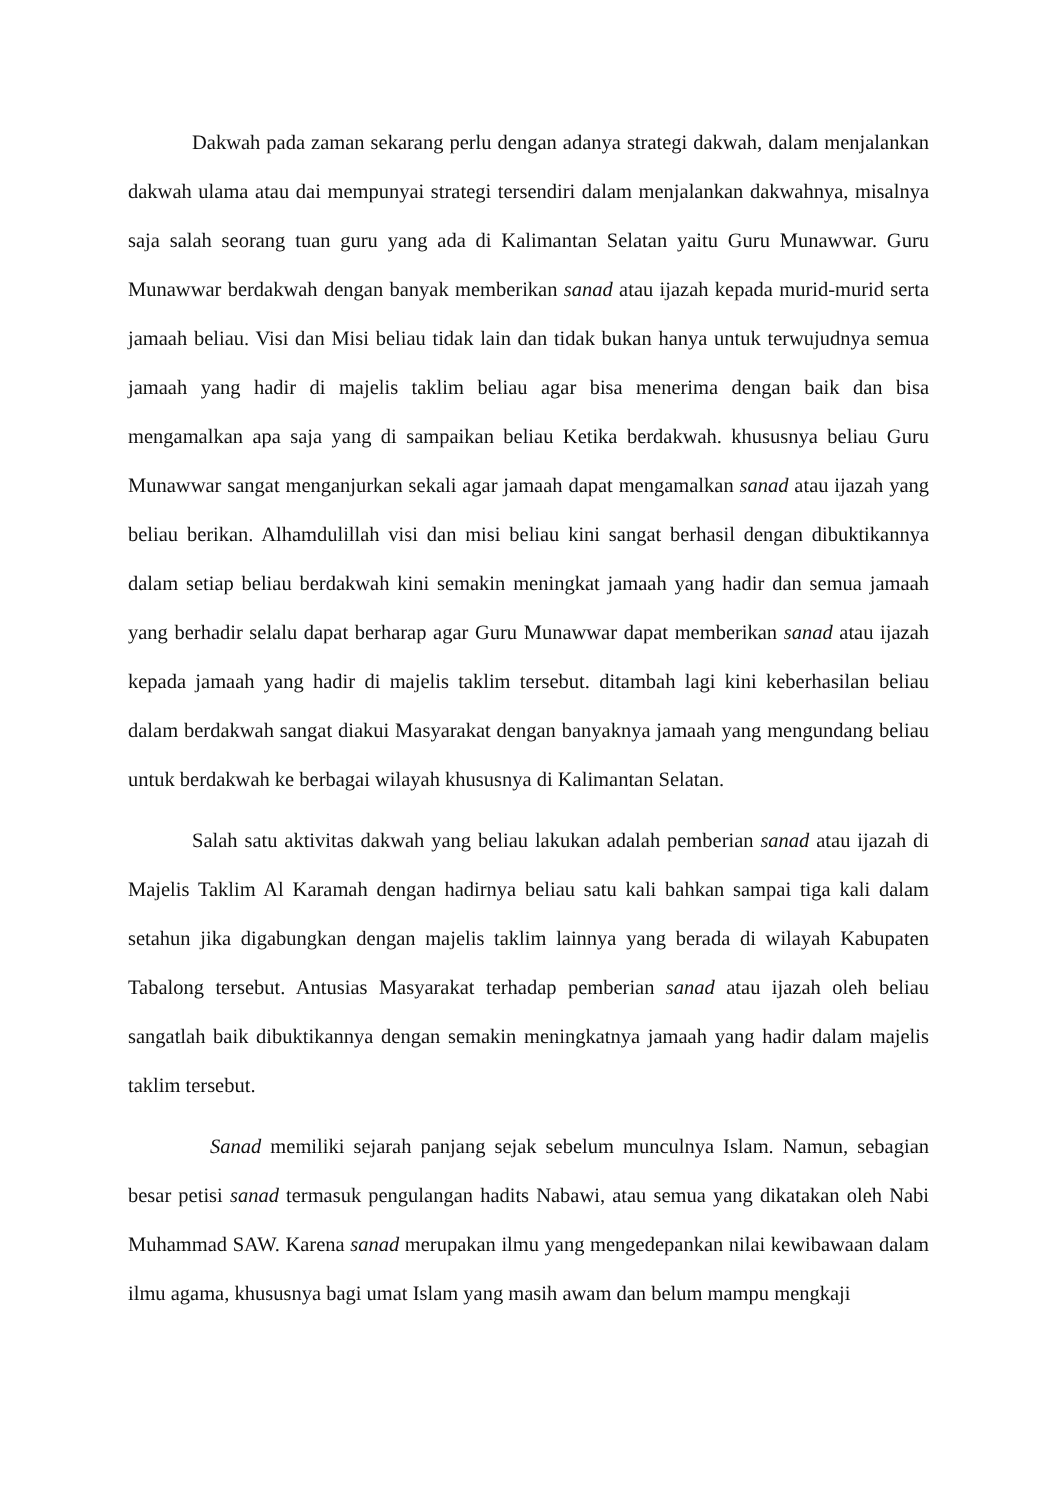Dakwah pada zaman sekarang perlu dengan adanya strategi dakwah, dalam menjalankan dakwah ulama atau dai mempunyai strategi tersendiri dalam menjalankan dakwahnya, misalnya saja salah seorang tuan guru yang ada di Kalimantan Selatan yaitu Guru Munawwar. Guru Munawwar berdakwah dengan banyak memberikan sanad atau ijazah kepada murid-murid serta jamaah beliau. Visi dan Misi beliau tidak lain dan tidak bukan hanya untuk terwujudnya semua jamaah yang hadir di majelis taklim beliau agar bisa menerima dengan baik dan bisa mengamalkan apa saja yang di sampaikan beliau Ketika berdakwah. khususnya beliau Guru Munawwar sangat menganjurkan sekali agar jamaah dapat mengamalkan sanad atau ijazah yang beliau berikan. Alhamdulillah visi dan misi beliau kini sangat berhasil dengan dibuktikannya dalam setiap beliau berdakwah kini semakin meningkat jamaah yang hadir dan semua jamaah yang berhadir selalu dapat berharap agar Guru Munawwar dapat memberikan sanad atau ijazah kepada jamaah yang hadir di majelis taklim tersebut. ditambah lagi kini keberhasilan beliau dalam berdakwah sangat diakui Masyarakat dengan banyaknya jamaah yang mengundang beliau untuk berdakwah ke berbagai wilayah khususnya di Kalimantan Selatan.
Salah satu aktivitas dakwah yang beliau lakukan adalah pemberian sanad atau ijazah di Majelis Taklim Al Karamah dengan hadirnya beliau satu kali bahkan sampai tiga kali dalam setahun jika digabungkan dengan majelis taklim lainnya yang berada di wilayah Kabupaten Tabalong tersebut. Antusias Masyarakat terhadap pemberian sanad atau ijazah oleh beliau sangatlah baik dibuktikannya dengan semakin meningkatnya jamaah yang hadir dalam majelis taklim tersebut.
Sanad memiliki sejarah panjang sejak sebelum munculnya Islam. Namun, sebagian besar petisi sanad termasuk pengulangan hadits Nabawi, atau semua yang dikatakan oleh Nabi Muhammad SAW. Karena sanad merupakan ilmu yang mengedepankan nilai kewibawaan dalam ilmu agama, khususnya bagi umat Islam yang masih awam dan belum mampu mengkaji